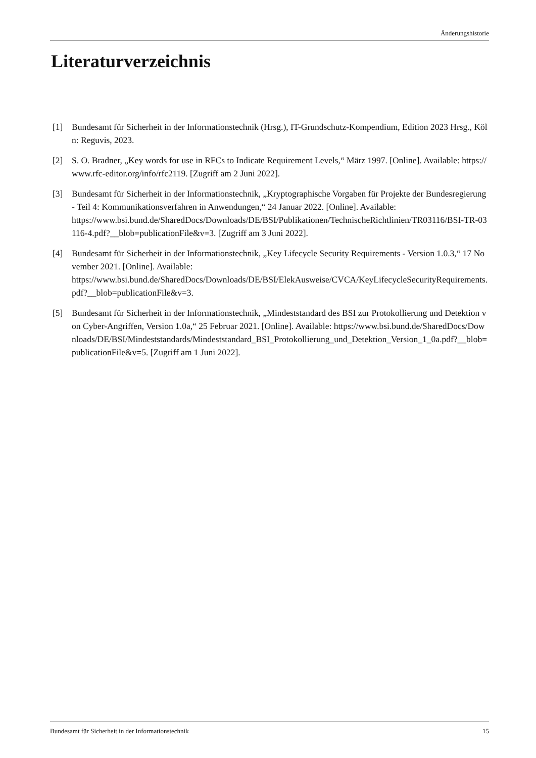Änderungshistorie
Literaturverzeichnis
[1] Bundesamt für Sicherheit in der Informationstechnik (Hrsg.), IT-Grundschutz-Kompendium, Edition 2023 Hrsg., Köln: Reguvis, 2023.
[2] S. O. Bradner, „Key words for use in RFCs to Indicate Requirement Levels,“ März 1997. [Online]. Available: https://www.rfc-editor.org/info/rfc2119. [Zugriff am 2 Juni 2022].
[3] Bundesamt für Sicherheit in der Informationstechnik, „Kryptographische Vorgaben für Projekte der Bundesregierung - Teil 4: Kommunikationsverfahren in Anwendungen,“ 24 Januar 2022. [Online]. Available:
https://www.bsi.bund.de/SharedDocs/Downloads/DE/BSI/Publikationen/TechnischeRichtlinien/TR03116/BSI-TR-03116-4.pdf?__blob=publicationFile&v=3. [Zugriff am 3 Juni 2022].
[4] Bundesamt für Sicherheit in der Informationstechnik, „Key Lifecycle Security Requirements - Version 1.0.3,“ 17 November 2021. [Online]. Available:
https://www.bsi.bund.de/SharedDocs/Downloads/DE/BSI/ElekAusweise/CVCA/KeyLifecycleSecurityRequirements.pdf?__blob=publicationFile&v=3.
[5] Bundesamt für Sicherheit in der Informationstechnik, „Mindeststandard des BSI zur Protokollierung und Detektion von Cyber-Angriffen, Version 1.0a,“ 25 Februar 2021. [Online]. Available: https://www.bsi.bund.de/SharedDocs/Downloads/DE/BSI/Mindeststandards/Mindeststandard_BSI_Protokollierung_und_Detektion_Version_1_0a.pdf?__blob=publicationFile&v=5. [Zugriff am 1 Juni 2022].
Bundesamt für Sicherheit in der Informationstechnik 15